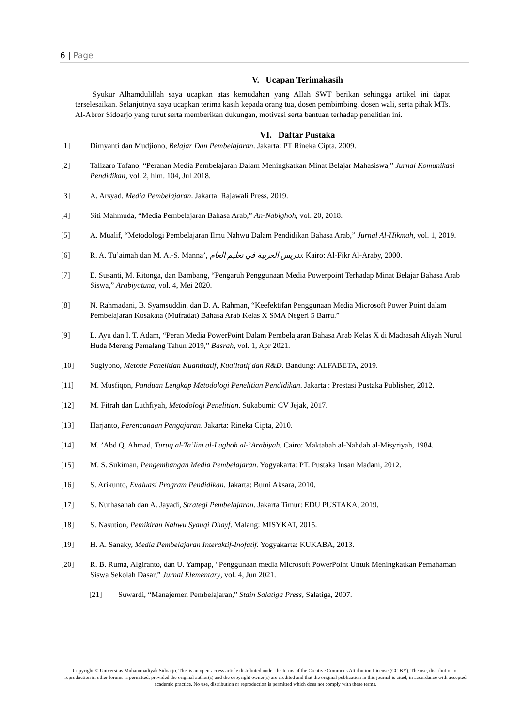6 | Page
V. Ucapan Terimakasih
Syukur Alhamdulillah saya ucapkan atas kemudahan yang Allah SWT berikan sehingga artikel ini dapat terselesaikan. Selanjutnya saya ucapkan terima kasih kepada orang tua, dosen pembimbing, dosen wali, serta pihak MTs. Al-Abror Sidoarjo yang turut serta memberikan dukungan, motivasi serta bantuan terhadap penelitian ini.
VI. Daftar Pustaka
[1] Dimyanti dan Mudjiono, Belajar Dan Pembelajaran. Jakarta: PT Rineka Cipta, 2009.
[2] Talizaro Tofano, “Peranan Media Pembelajaran Dalam Meningkatkan Minat Belajar Mahasiswa,” Jurnal Komunikasi Pendidikan, vol. 2, hlm. 104, Jul 2018.
[3] A. Arsyad, Media Pembelajaran. Jakarta: Rajawali Press, 2019.
[4] Siti Mahmuda, “Media Pembelajaran Bahasa Arab,” An-Nabighoh, vol. 20, 2018.
[5] A. Mualif, “Metodologi Pembelajaran Ilmu Nahwu Dalam Pendidikan Bahasa Arab,” Jurnal Al-Hikmah, vol. 1, 2019.
[6] R. A. Tu’aimah dan M. A.-S. Manna’, تدريس العربية في تعليم العام. Kairo: Al-Fikr Al-Araby, 2000.
[7] E. Susanti, M. Ritonga, dan Bambang, “Pengaruh Penggunaan Media Powerpoint Terhadap Minat Belajar Bahasa Arab Siswa,” Arabiyatuna, vol. 4, Mei 2020.
[8] N. Rahmadani, B. Syamsuddin, dan D. A. Rahman, “Keefektifan Penggunaan Media Microsoft Power Point dalam Pembelajaran Kosakata (Mufradat) Bahasa Arab Kelas X SMA Negeri 5 Barru.”
[9] L. Ayu dan I. T. Adam, “Peran Media PowerPoint Dalam Pembelajaran Bahasa Arab Kelas X di Madrasah Aliyah Nurul Huda Mereng Pemalang Tahun 2019,” Basrah, vol. 1, Apr 2021.
[10] Sugiyono, Metode Penelitian Kuantitatif, Kualitatif dan R&D. Bandung: ALFABETA, 2019.
[11] M. Musfiqon, Panduan Lengkap Metodologi Penelitian Pendidikan. Jakarta : Prestasi Pustaka Publisher, 2012.
[12] M. Fitrah dan Luthfiyah, Metodologi Penelitian. Sukabumi: CV Jejak, 2017.
[13] Harjanto, Perencanaan Pengajaran. Jakarta: Rineka Cipta, 2010.
[14] M. ’Abd Q. Ahmad, Turuq al-Ta’lim al-Lughoh al-’Arabiyah. Cairo: Maktabah al-Nahdah al-Misyriyah, 1984.
[15] M. S. Sukiman, Pengembangan Media Pembelajaran. Yogyakarta: PT. Pustaka Insan Madani, 2012.
[16] S. Arikunto, Evaluasi Program Pendidikan. Jakarta: Bumi Aksara, 2010.
[17] S. Nurhasanah dan A. Jayadi, Strategi Pembelajaran. Jakarta Timur: EDU PUSTAKA, 2019.
[18] S. Nasution, Pemikiran Nahwu Syauqi Dhayf. Malang: MISYKAT, 2015.
[19] H. A. Sanaky, Media Pembelajaran Interaktif-Inofatif. Yogyakarta: KUKABA, 2013.
[20] R. B. Ruma, Algiranto, dan U. Yampap, “Penggunaan media Microsoft PowerPoint Untuk Meningkatkan Pemahaman Siswa Sekolah Dasar,” Jurnal Elementary, vol. 4, Jun 2021.
[21] Suwardi, “Manajemen Pembelajaran,” Stain Salatiga Press, Salatiga, 2007.
Copyright © Universitas Muhammadiyah Sidoarjo. This is an open-access article distributed under the terms of the Creative Commons Attribution License (CC BY). The use, distribution or reproduction in other forums is permitted, provided the original author(s) and the copyright owner(s) are credited and that the original publication in this journal is cited, in accordance with accepted academic practice. No use, distribution or reproduction is permitted which does not comply with these terms.